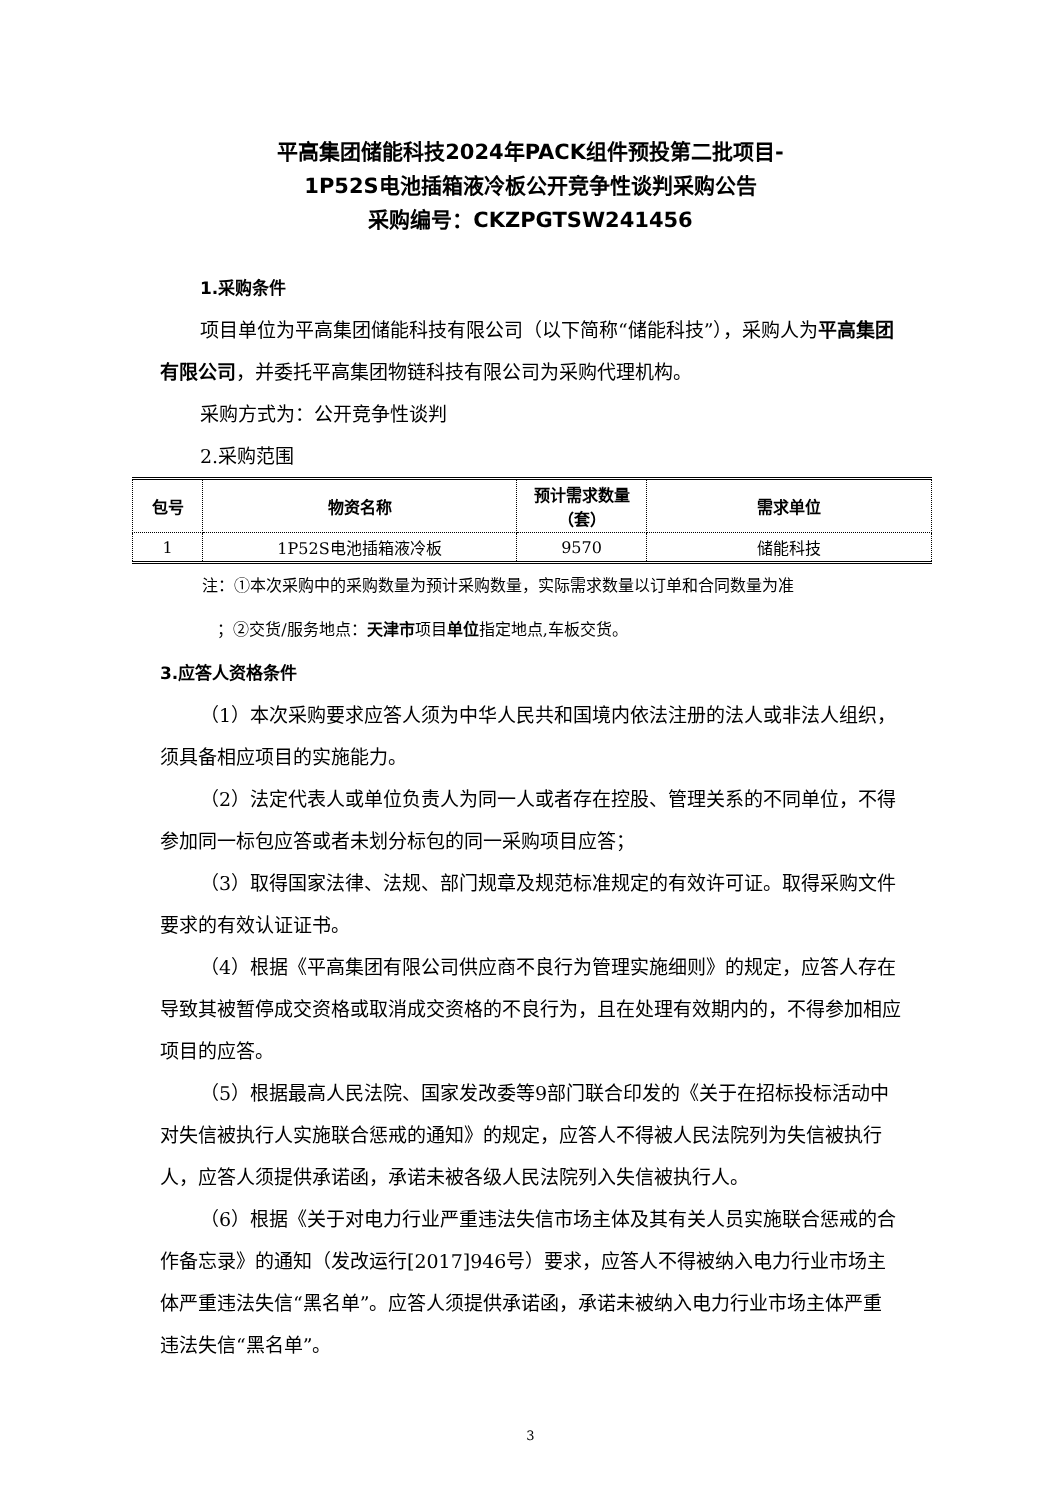平高集团储能科技2024年PACK组件预投第二批项目-
1P52S电池插箱液冷板公开竞争性谈判采购公告
采购编号：CKZPGTSW241456
1.采购条件
项目单位为平高集团储能科技有限公司（以下简称“储能科技”），采购人为平高集团有限公司，并委托平高集团物链科技有限公司为采购代理机构。
采购方式为：公开竞争性谈判
2.采购范围
| 包号 | 物资名称 | 预计需求数量（套） | 需求单位 |
| --- | --- | --- | --- |
| 1 | 1P52S电池插箱液冷板 | 9570 | 储能科技 |
注：①本次采购中的采购数量为预计采购数量，实际需求数量以订单和合同数量为准
；②交货/服务地点：天津市项目单位指定地点,车板交货。
3.应答人资格条件
（1）本次采购要求应答人须为中华人民共和国境内依法注册的法人或非法人组织，须具备相应项目的实施能力。
（2）法定代表人或单位负责人为同一人或者存在控股、管理关系的不同单位，不得参加同一标包应答或者未划分标包的同一采购项目应答；
（3）取得国家法律、法规、部门规章及规范标准规定的有效许可证。取得采购文件要求的有效认证证书。
（4）根据《平高集团有限公司供应商不良行为管理实施细则》的规定，应答人存在导致其被暂停成交资格或取消成交资格的不良行为，且在处理有效期内的，不得参加相应项目的应答。
（5）根据最高人民法院、国家发改委等9部门联合印发的《关于在招标投标活动中对失信被执行人实施联合惩戒的通知》的规定，应答人不得被人民法院列为失信被执行人，应答人须提供承诺函，承诺未被各级人民法院列入失信被执行人。
（6）根据《关于对电力行业严重违法失信市场主体及其有关人员实施联合惩戒的合作备忘录》的通知（发改运行[2017]946号）要求，应答人不得被纳入电力行业市场主体严重违法失信“黑名单”。应答人须提供承诺函，承诺未被纳入电力行业市场主体严重违法失信“黑名单”。
3